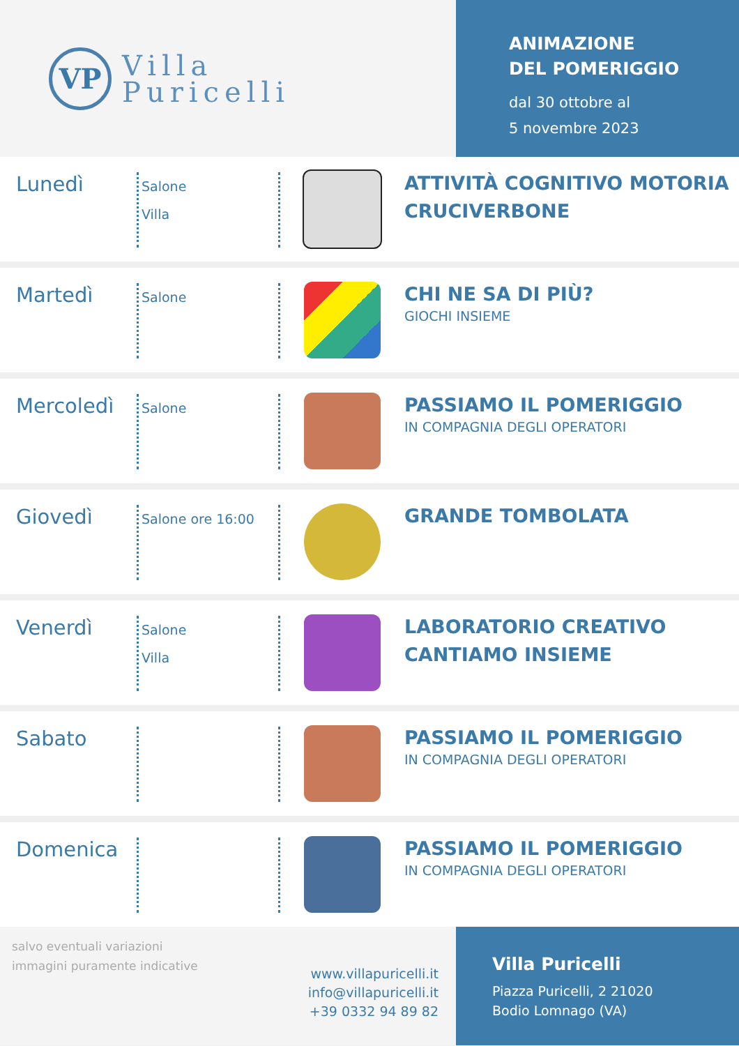VP
Villa
Puricelli
ANIMAZIONE
DEL POMERIGGIO
dal 30 ottobre al
5 novembre 2023
Lunedì
Salone
Villa
ATTIVITÀ COGNITIVO MOTORIA
CRUCIVERBONE
Martedì
Salone
CHI NE SA DI PIÙ?
GIOCHI INSIEME
Mercoledì
Salone
PASSIAMO IL POMERIGGIO
IN COMPAGNIA DEGLI OPERATORI
Giovedì
Salone ore 16:00
GRANDE TOMBOLATA
Venerdì
Salone
Villa
LABORATORIO CREATIVO
CANTIAMO INSIEME
Sabato
PASSIAMO IL POMERIGGIO
IN COMPAGNIA DEGLI OPERATORI
Domenica
PASSIAMO IL POMERIGGIO
IN COMPAGNIA DEGLI OPERATORI
salvo eventuali variazioni
immagini puramente indicative
www.villapuricelli.it
info@villapuricelli.it
+39 0332 94 89 82
Villa Puricelli
Piazza Puricelli, 2 21020
Bodio Lomnago (VA)